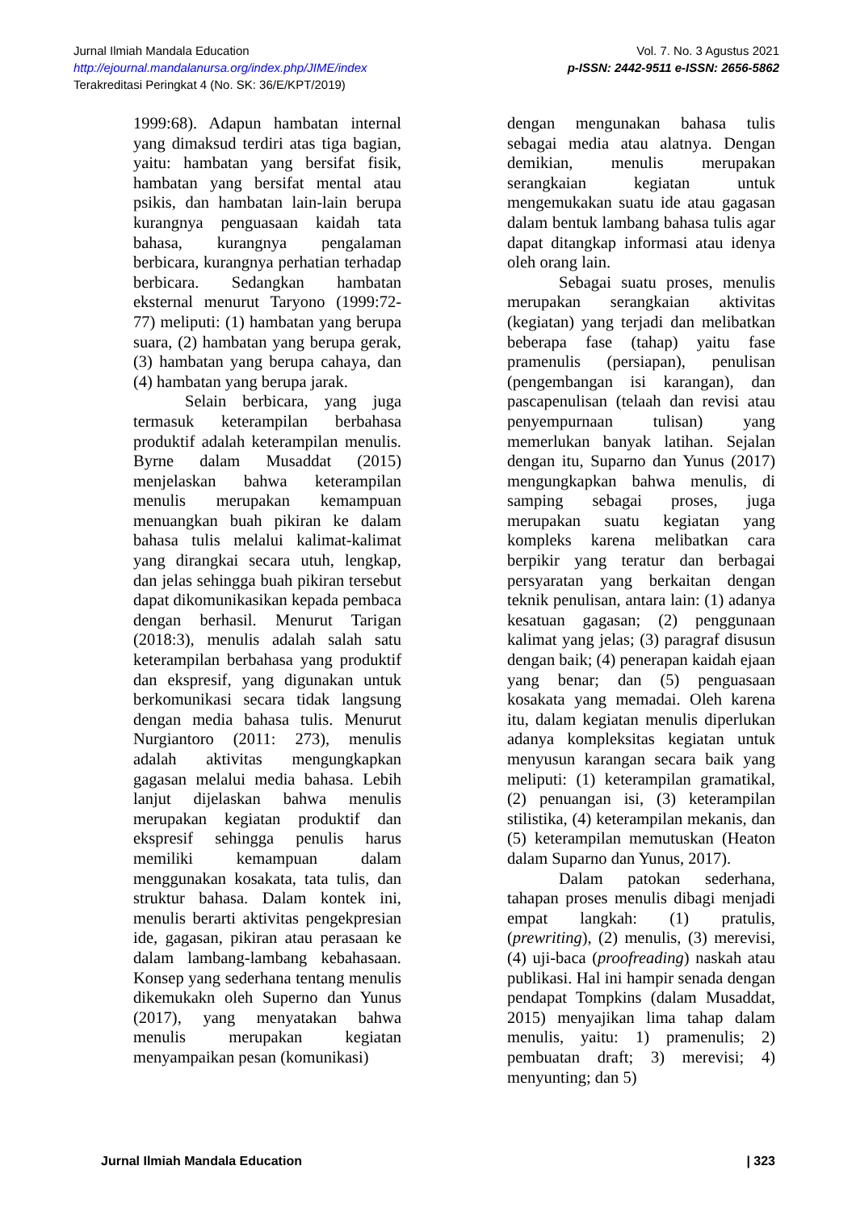Vol. 7. No. 3 Agustus 2021
p-ISSN: 2442-9511 e-ISSN: 2656-5862
Jurnal Ilmiah Mandala Education
http://ejournal.mandalanursa.org/index.php/JIME/index
Terakreditasi Peringkat 4 (No. SK: 36/E/KPT/2019)
1999:68). Adapun hambatan internal yang dimaksud terdiri atas tiga bagian, yaitu: hambatan yang bersifat fisik, hambatan yang bersifat mental atau psikis, dan hambatan lain-lain berupa kurangnya penguasaan kaidah tata bahasa, kurangnya pengalaman berbicara, kurangnya perhatian terhadap berbicara. Sedangkan hambatan eksternal menurut Taryono (1999:72-77) meliputi: (1) hambatan yang berupa suara, (2) hambatan yang berupa gerak, (3) hambatan yang berupa cahaya, dan (4) hambatan yang berupa jarak.
Selain berbicara, yang juga termasuk keterampilan berbahasa produktif adalah keterampilan menulis. Byrne dalam Musaddat (2015) menjelaskan bahwa keterampilan menulis merupakan kemampuan menuangkan buah pikiran ke dalam bahasa tulis melalui kalimat-kalimat yang dirangkai secara utuh, lengkap, dan jelas sehingga buah pikiran tersebut dapat dikomunikasikan kepada pembaca dengan berhasil. Menurut Tarigan (2018:3), menulis adalah salah satu keterampilan berbahasa yang produktif dan ekspresif, yang digunakan untuk berkomunikasi secara tidak langsung dengan media bahasa tulis. Menurut Nurgiantoro (2011: 273), menulis adalah aktivitas mengungkapkan gagasan melalui media bahasa. Lebih lanjut dijelaskan bahwa menulis merupakan kegiatan produktif dan ekspresif sehingga penulis harus memiliki kemampuan dalam menggunakan kosakata, tata tulis, dan struktur bahasa. Dalam kontek ini, menulis berarti aktivitas pengekpresian ide, gagasan, pikiran atau perasaan ke dalam lambang-lambang kebahasaan. Konsep yang sederhana tentang menulis dikemukakn oleh Superno dan Yunus (2017), yang menyatakan bahwa menulis merupakan kegiatan menyampaikan pesan (komunikasi)
dengan mengunakan bahasa tulis sebagai media atau alatnya. Dengan demikian, menulis merupakan serangkaian kegiatan untuk mengemukakan suatu ide atau gagasan dalam bentuk lambang bahasa tulis agar dapat ditangkap informasi atau idenya oleh orang lain.
Sebagai suatu proses, menulis merupakan serangkaian aktivitas (kegiatan) yang terjadi dan melibatkan beberapa fase (tahap) yaitu fase pramenulis (persiapan), penulisan (pengembangan isi karangan), dan pascapenulisan (telaah dan revisi atau penyempurnaan tulisan) yang memerlukan banyak latihan. Sejalan dengan itu, Suparno dan Yunus (2017) mengungkapkan bahwa menulis, di samping sebagai proses, juga merupakan suatu kegiatan yang kompleks karena melibatkan cara berpikir yang teratur dan berbagai persyaratan yang berkaitan dengan teknik penulisan, antara lain: (1) adanya kesatuan gagasan; (2) penggunaan kalimat yang jelas; (3) paragraf disusun dengan baik; (4) penerapan kaidah ejaan yang benar; dan (5) penguasaan kosakata yang memadai. Oleh karena itu, dalam kegiatan menulis diperlukan adanya kompleksitas kegiatan untuk menyusun karangan secara baik yang meliputi: (1) keterampilan gramatikal, (2) penuangan isi, (3) keterampilan stilistika, (4) keterampilan mekanis, dan (5) keterampilan memutuskan (Heaton dalam Suparno dan Yunus, 2017).
Dalam patokan sederhana, tahapan proses menulis dibagi menjadi empat langkah: (1) pratulis, (prewriting), (2) menulis, (3) merevisi, (4) uji-baca (proofreading) naskah atau publikasi. Hal ini hampir senada dengan pendapat Tompkins (dalam Musaddat, 2015) menyajikan lima tahap dalam menulis, yaitu: 1) pramenulis; 2) pembuatan draft; 3) merevisi; 4) menyunting; dan 5)
Jurnal Ilmiah Mandala Education | 323